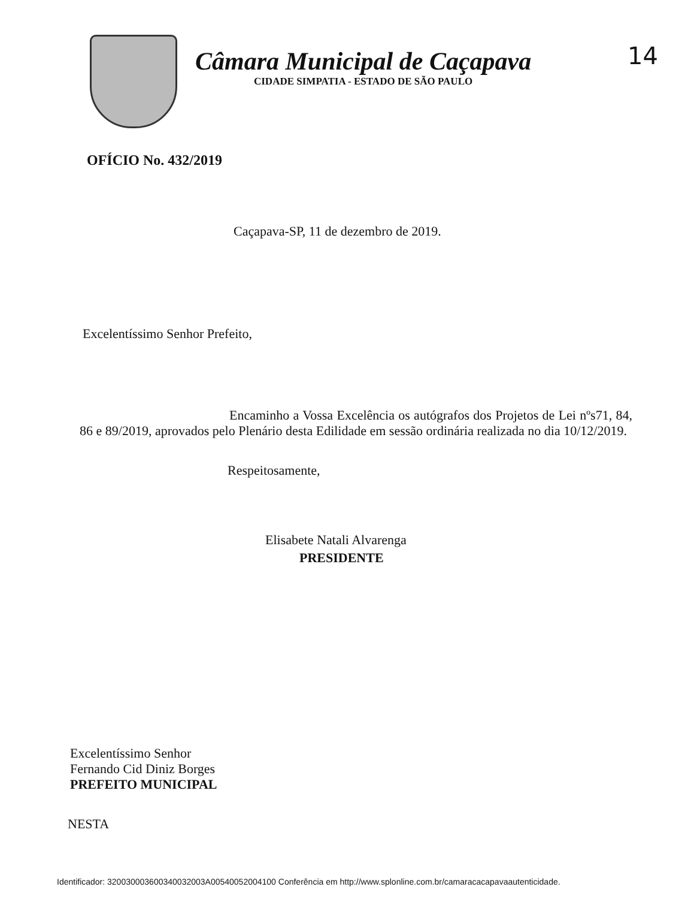Câmara Municipal de Caçapava
CIDADE SIMPATIA - ESTADO DE SÃO PAULO
14
OFÍCIO No. 432/2019
Caçapava-SP, 11 de dezembro de 2019.
Excelentíssimo Senhor Prefeito,
Encaminho a Vossa Excelência os autógrafos dos Projetos de Lei nºs71, 84, 86 e 89/2019, aprovados pelo Plenário desta Edilidade em sessão ordinária realizada no dia 10/12/2019.
Respeitosamente,
Elisabete Natali Alvarenga
PRESIDENTE
Excelentíssimo Senhor
Fernando Cid Diniz Borges
PREFEITO MUNICIPAL
NESTA
Identificador: 320030003600340032003A00540052004100 Conferência em http://www.splonline.com.br/camaracacapavaautenticidade.